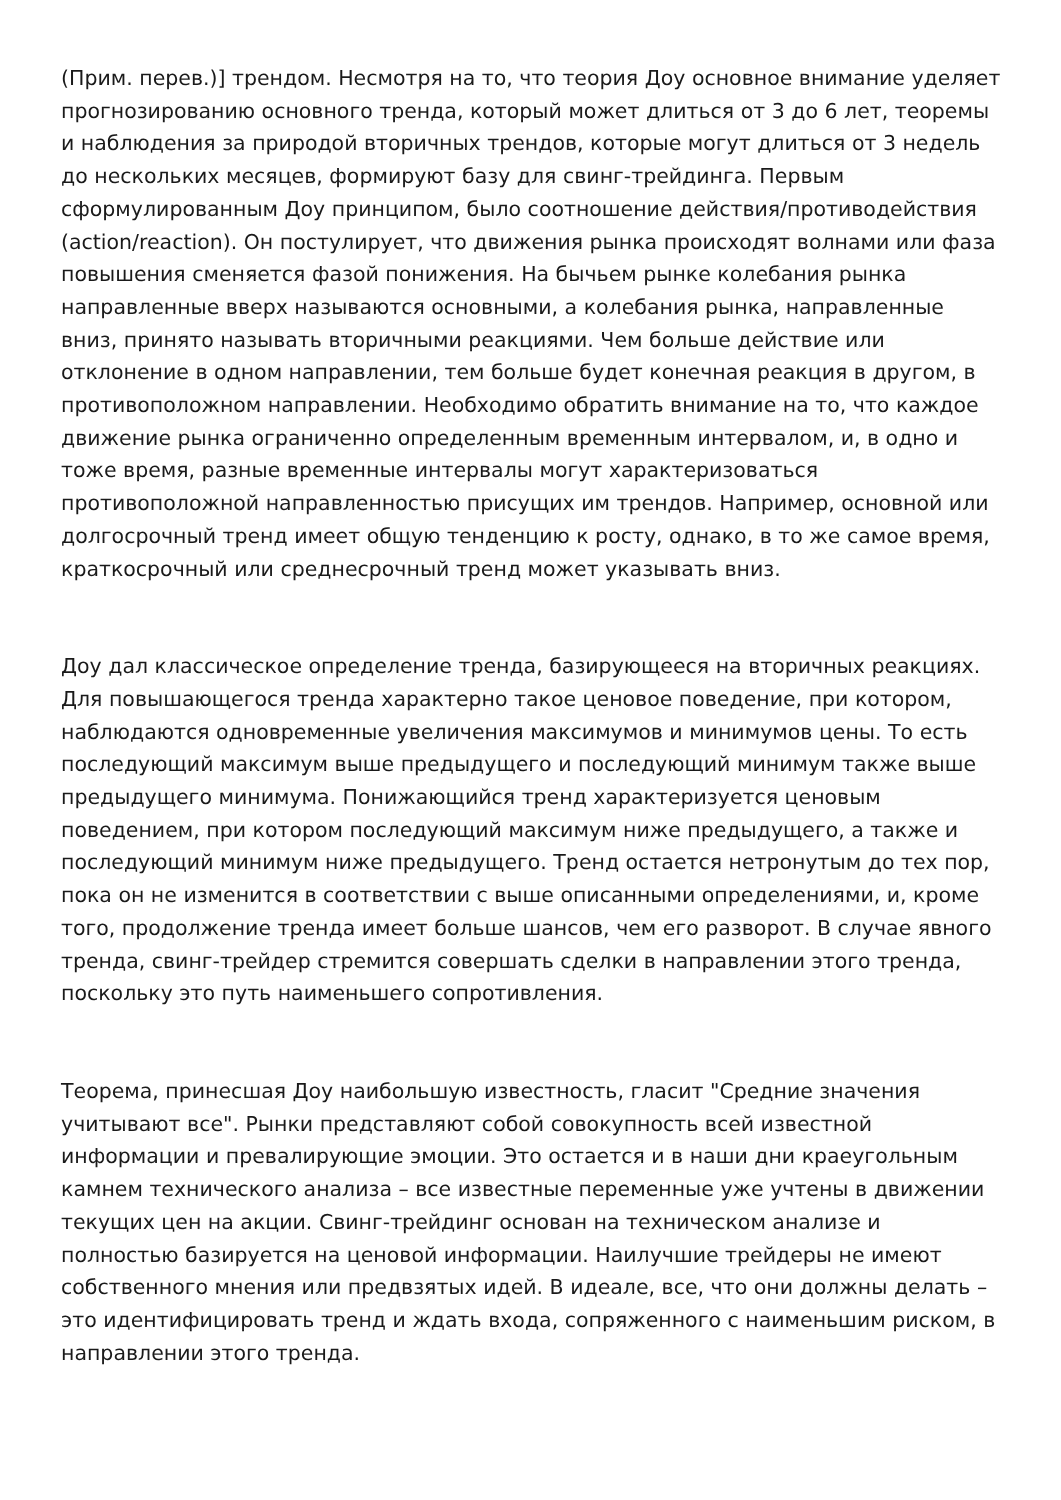(Прим. перев.)] трендом. Несмотря на то, что теория Доу основное внимание уделяет прогнозированию основного тренда, который может длиться от 3 до 6 лет, теоремы и наблюдения за природой вторичных трендов, которые могут длиться от 3 недель до нескольких месяцев, формируют базу для свинг-трейдинга. Первым сформулированным Доу принципом, было соотношение действия/противодействия (action/reaction). Он постулирует, что движения рынка происходят волнами или фаза повышения сменяется фазой понижения. На бычьем рынке колебания рынка направленные вверх называются основными, а колебания рынка, направленные вниз, принято называть вторичными реакциями. Чем больше действие или отклонение в одном направлении, тем больше будет конечная реакция в другом, в противоположном направлении. Необходимо обратить внимание на то, что каждое движение рынка ограниченно определенным временным интервалом, и, в одно и тоже время, разные временные интервалы могут характеризоваться противоположной направленностью присущих им трендов. Например, основной или долгосрочный тренд имеет общую тенденцию к росту, однако, в то же самое время, краткосрочный или среднесрочный тренд может указывать вниз.
Доу дал классическое определение тренда, базирующееся на вторичных реакциях. Для повышающегося тренда характерно такое ценовое поведение, при котором, наблюдаются одновременные увеличения максимумов и минимумов цены. То есть последующий максимум выше предыдущего и последующий минимум также выше предыдущего минимума. Понижающийся тренд характеризуется ценовым поведением, при котором последующий максимум ниже предыдущего, а также и последующий минимум ниже предыдущего. Тренд остается нетронутым до тех пор, пока он не изменится в соответствии с выше описанными определениями, и, кроме того, продолжение тренда имеет больше шансов, чем его разворот. В случае явного тренда, свинг-трейдер стремится совершать сделки в направлении этого тренда, поскольку это путь наименьшего сопротивления.
Теорема, принесшая Доу наибольшую известность, гласит "Средние значения учитывают все". Рынки представляют собой совокупность всей известной информации и превалирующие эмоции. Это остается и в наши дни краеугольным камнем технического анализа – все известные переменные уже учтены в движении текущих цен на акции. Свинг-трейдинг основан на техническом анализе и полностью базируется на ценовой информации. Наилучшие трейдеры не имеют собственного мнения или предвзятых идей. В идеале, все, что они должны делать – это идентифицировать тренд и ждать входа, сопряженного с наименьшим риском, в направлении этого тренда.